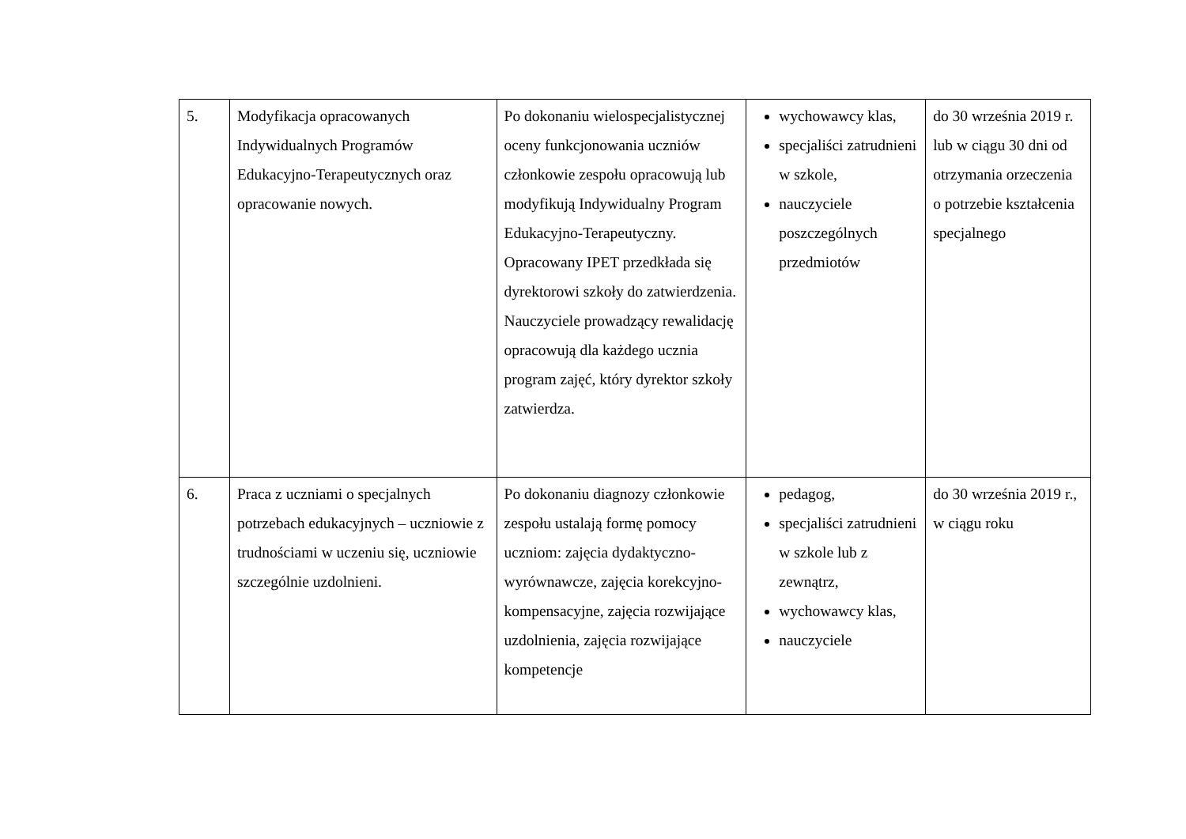| 5. | Modyfikacja opracowanych Indywidualnych Programów Edukacyjno-Terapeutycznych oraz opracowanie nowych. | Po dokonaniu wielospecjalistycznej oceny funkcjonowania uczniów członkowie zespołu opracowują lub modyfikują Indywidualny Program Edukacyjno-Terapeutyczny. Opracowany IPET przedkłada się dyrektorowi szkoły do zatwierdzenia. Nauczyciele prowadzący rewalidację opracowują dla każdego ucznia program zajęć, który dyrektor szkoły zatwierdza. | wychowawcy klas, specjaliści zatrudnieni w szkole, nauczyciele poszczególnych przedmiotów | do 30 września 2019 r. lub w ciągu 30 dni od otrzymania orzeczenia o potrzebie kształcenia specjalnego |
| 6. | Praca z uczniami o specjalnych potrzebach edukacyjnych – uczniowie z trudnościami w uczeniu się, uczniowie szczególnie uzdolnieni. | Po dokonaniu diagnozy członkowie zespołu ustalają formę pomocy uczniom: zajęcia dydaktyczno-wyrównawcze, zajęcia korekcyjno-kompensacyjne, zajęcia rozwijające uzdolnienia, zajęcia rozwijające kompetencje | pedagog, specjaliści zatrudnieni w szkole lub z zewnątrz, wychowawcy klas, nauczyciele | do 30 września 2019 r., w ciągu roku |